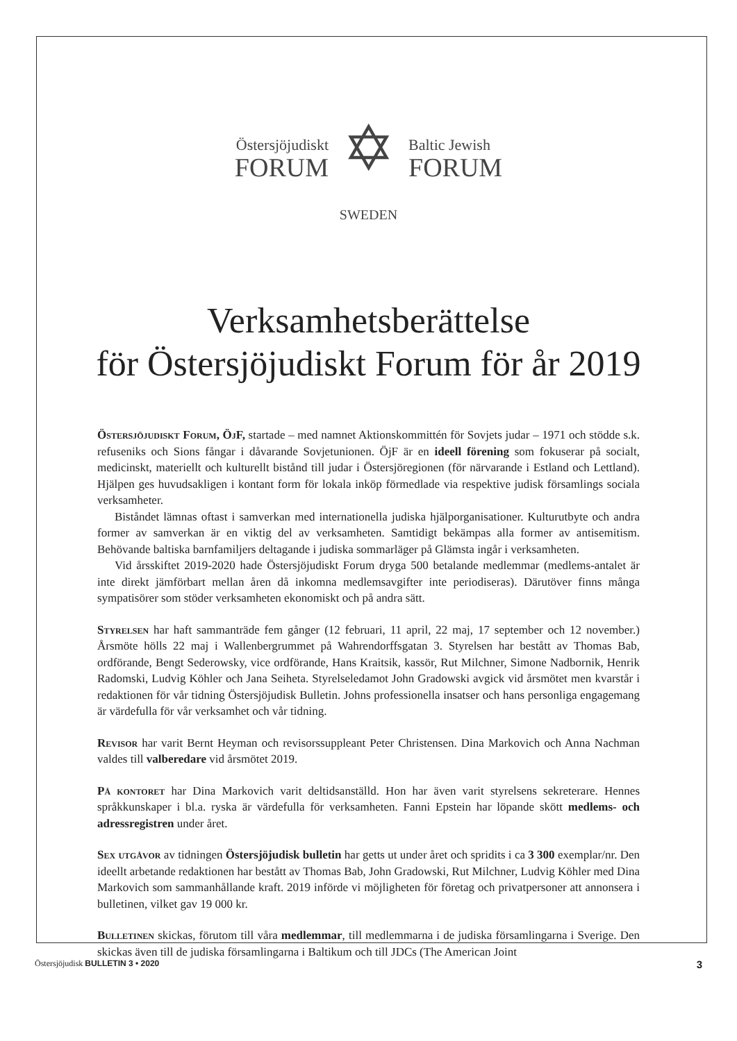Östersjöjudiskt
FORUM
✡
Baltic Jewish
FORUM
SWEDEN
Verksamhetsberättelse
för Östersjöjudiskt Forum för år 2019
Östersjöjudiskt Forum, ÖjF, startade – med namnet Aktionskommittén för Sovjets judar – 1971 och stödde s.k. refuseniks och Sions fångar i dåvarande Sovjetunionen. ÖjF är en ideell förening som fokuserar på socialt, medicinskt, materiellt och kulturellt bistånd till judar i Östersjöregionen (för närvarande i Estland och Lettland). Hjälpen ges huvudsakligen i kontant form för lokala inköp förmedlade via respektive judisk församlings sociala verksamheter.
Biståndet lämnas oftast i samverkan med internationella judiska hjälporganisationer. Kulturutbyte och andra former av samverkan är en viktig del av verksamheten. Samtidigt bekämpas alla former av antisemitism. Behövande baltiska barnfamiljers deltagande i judiska sommarläger på Glämsta ingår i verksamheten.
Vid årsskiftet 2019-2020 hade Östersjöjudiskt Forum dryga 500 betalande medlemmar (medlems-antalet är inte direkt jämförbart mellan åren då inkomna medlemsavgifter inte periodiseras). Därutöver finns många sympatisörer som stöder verksamheten ekonomiskt och på andra sätt.
Styrelsen har haft sammanträde fem gånger (12 februari, 11 april, 22 maj, 17 september och 12 november.) Årsmöte hölls 22 maj i Wallenbergrummet på Wahrendorffsgatan 3. Styrelsen har bestått av Thomas Bab, ordförande, Bengt Sederowsky, vice ordförande, Hans Kraitsik, kassör, Rut Milchner, Simone Nadbornik, Henrik Radomski, Ludvig Köhler och Jana Seiheta. Styrelseledamot John Gradowski avgick vid årsmötet men kvarstår i redaktionen för vår tidning Östersjöjudisk Bulletin. Johns professionella insatser och hans personliga engagemang är värdefulla för vår verksamhet och vår tidning.
Revisor har varit Bernt Heyman och revisorssuppleant Peter Christensen. Dina Markovich och Anna Nachman valdes till valberedare vid årsmötet 2019.
På kontoret har Dina Markovich varit deltidsanställd. Hon har även varit styrelsens sekreterare. Hennes språkkunskaper i bl.a. ryska är värdefulla för verksamheten. Fanni Epstein har löpande skött medlems- och adressregistren under året.
Sex utgåvor av tidningen Östersjöjudisk bulletin har getts ut under året och spridits i ca 3 300 exemplar/nr. Den ideellt arbetande redaktionen har bestått av Thomas Bab, John Gradowski, Rut Milchner, Ludvig Köhler med Dina Markovich som sammanhållande kraft. 2019 införde vi möjligheten för företag och privatpersoner att annonsera i bulletinen, vilket gav 19 000 kr.
Bulletinen skickas, förutom till våra medlemmar, till medlemmarna i de judiska församlingarna i Sverige. Den skickas även till de judiska församlingarna i Baltikum och till JDCs (The American Joint
Östersjöjudisk BULLETIN 3 • 2020 3